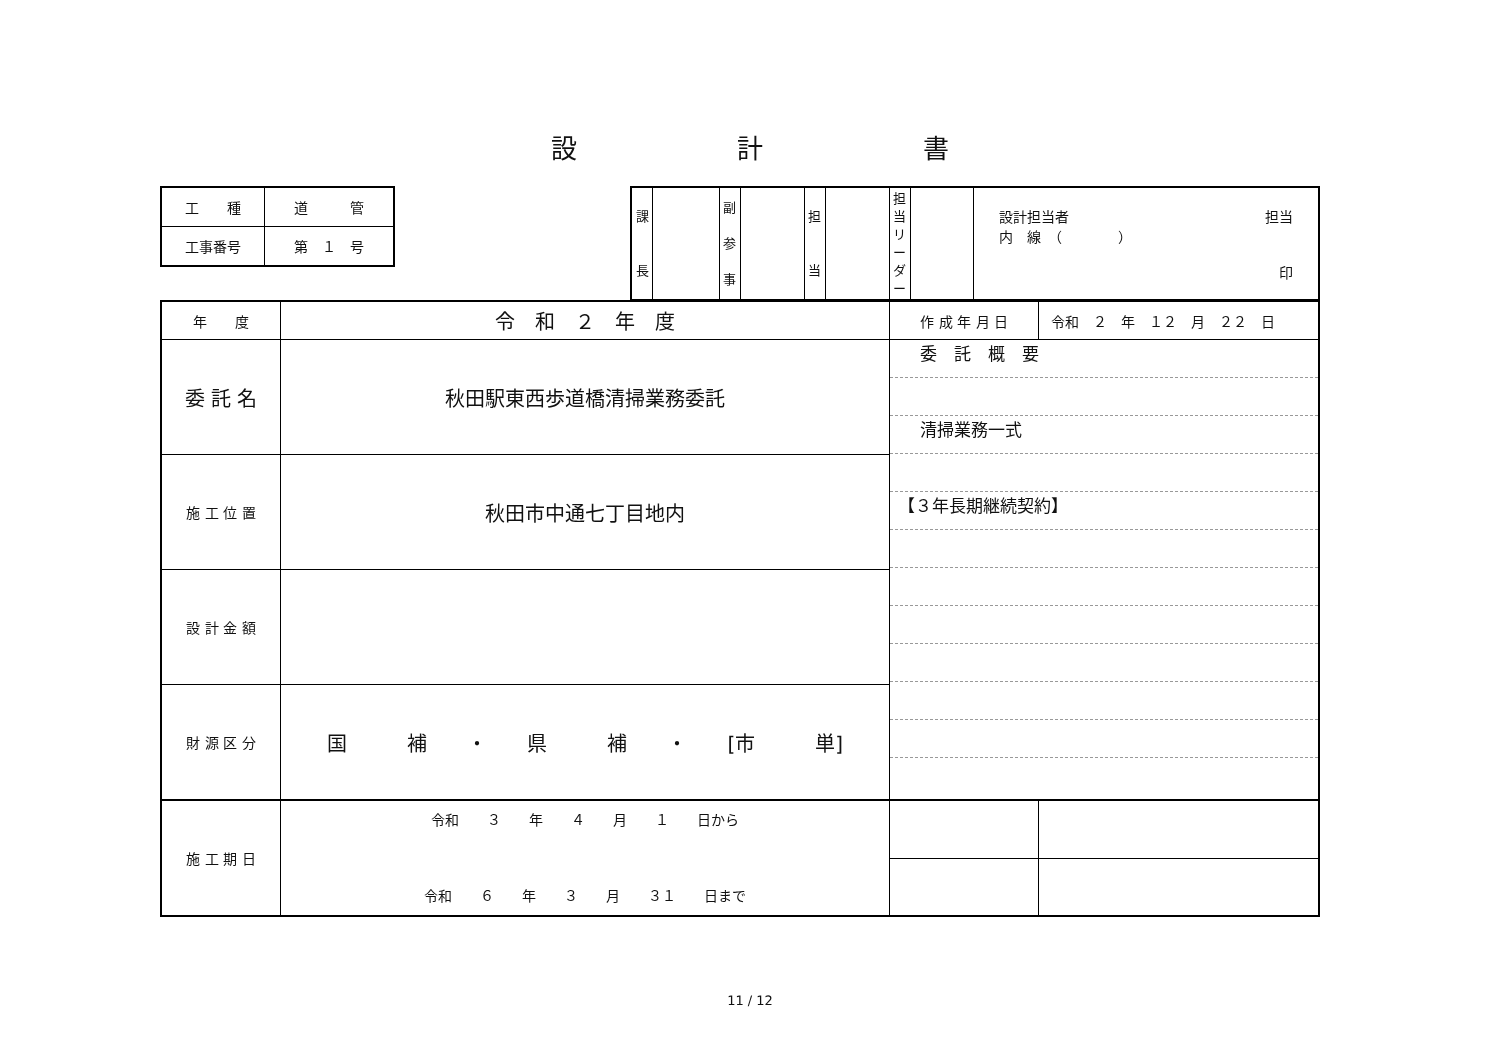設 計 書
| 工 種 | 道 管 |
| 工事番号 | 第 １ 号 |
| 課 長 | | 副 参 事 | | 担 当 | | 担当リーダー | | 設計担当者 担当 内 線 （ ） 印 |
| 年 度 | 令 和 ２ 年 度 | 作 成 年 月 日 | 令和 ２ 年 １２ 月 ２２ 日 |
| 委 託 名 | 秋田駅東西歩道橋清掃業務委託 | 委 託 概 要 清掃業務一式 【３年長期継続契約】 | |
| 施 工 位 置 | 秋田市中通七丁目地内 | | |
| 設 計 金 額 | | | |
| 財 源 区 分 | 国 補 ・ 県 補 ・ [市 単] | | |
| 施 工 期 日 | 令和 ３ 年 ４ 月 １ 日から 令和 ６ 年 ３ 月 ３１ 日まで | | |
11 / 12